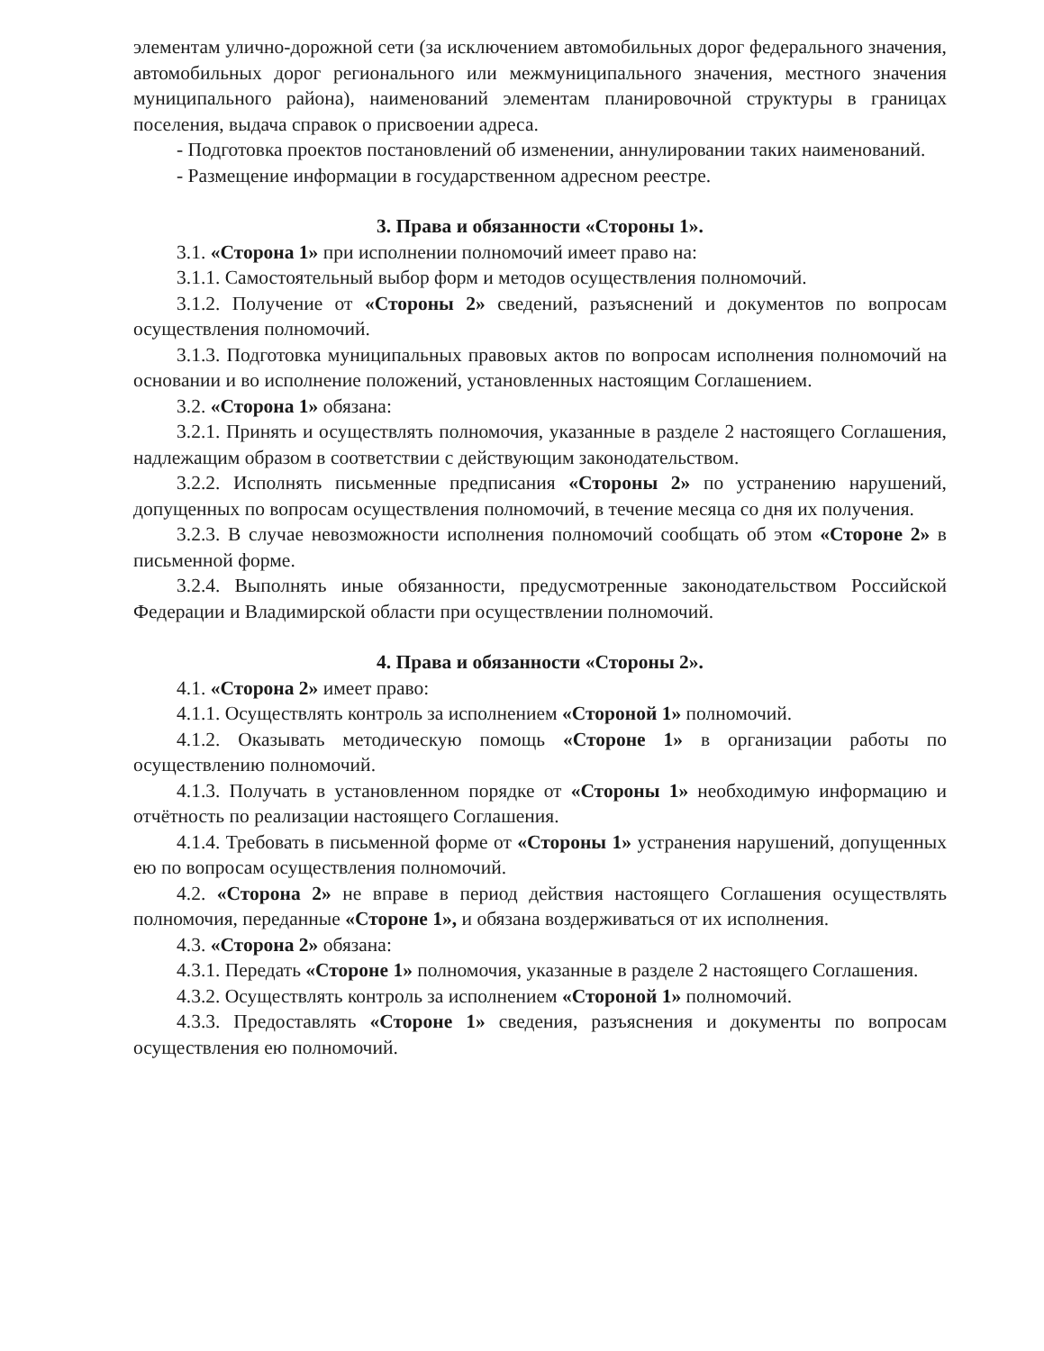элементам улично-дорожной сети (за исключением автомобильных дорог федерального значения, автомобильных дорог регионального или межмуниципального значения, местного значения муниципального района), наименований элементам планировочной структуры в границах поселения, выдача справок о присвоении адреса.
- Подготовка проектов постановлений об изменении, аннулировании таких наименований.
- Размещение информации в государственном адресном реестре.
3. Права и обязанности «Стороны 1».
3.1. «Сторона 1» при исполнении полномочий имеет право на:
3.1.1. Самостоятельный выбор форм и методов осуществления полномочий.
3.1.2. Получение от «Стороны 2» сведений, разъяснений и документов по вопросам осуществления полномочий.
3.1.3. Подготовка муниципальных правовых актов по вопросам исполнения полномочий на основании и во исполнение положений, установленных настоящим Соглашением.
3.2. «Сторона 1» обязана:
3.2.1. Принять и осуществлять полномочия, указанные в разделе 2 настоящего Соглашения, надлежащим образом в соответствии с действующим законодательством.
3.2.2. Исполнять письменные предписания «Стороны 2» по устранению нарушений, допущенных по вопросам осуществления полномочий, в течение месяца со дня их получения.
3.2.3. В случае невозможности исполнения полномочий сообщать об этом «Стороне 2» в письменной форме.
3.2.4. Выполнять иные обязанности, предусмотренные законодательством Российской Федерации и Владимирской области при осуществлении полномочий.
4. Права и обязанности «Стороны 2».
4.1. «Сторона 2» имеет право:
4.1.1. Осуществлять контроль за исполнением «Стороной 1» полномочий.
4.1.2. Оказывать методическую помощь «Стороне 1» в организации работы по осуществлению полномочий.
4.1.3. Получать в установленном порядке от «Стороны 1» необходимую информацию и отчётность по реализации настоящего Соглашения.
4.1.4. Требовать в письменной форме от «Стороны 1» устранения нарушений, допущенных ею по вопросам осуществления полномочий.
4.2. «Сторона 2» не вправе в период действия настоящего Соглашения осуществлять полномочия, переданные «Стороне 1», и обязана воздерживаться от их исполнения.
4.3. «Сторона 2» обязана:
4.3.1. Передать «Стороне 1» полномочия, указанные в разделе 2 настоящего Соглашения.
4.3.2. Осуществлять контроль за исполнением «Стороной 1» полномочий.
4.3.3. Предоставлять «Стороне 1» сведения, разъяснения и документы по вопросам осуществления ею полномочий.